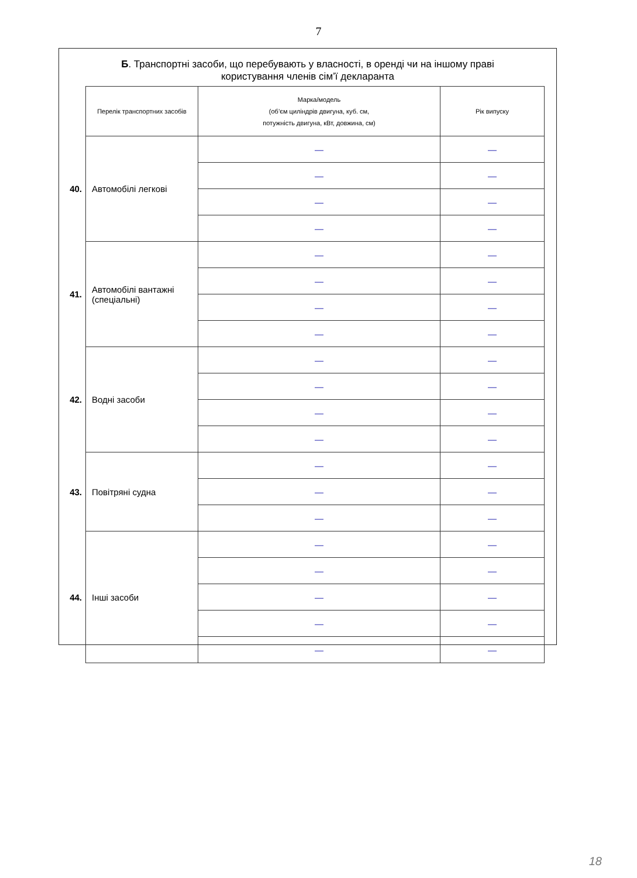7
Б. Транспортні засоби, що перебувають у власності, в оренді чи на іншому праві користування членів сім’ї декларанта
| | Перелік транспортних засобів | Марка/модель (об’єм циліндрів двигуна, куб. см, потужність двигуна, кВт, довжина, см) | Рік випуску |
| 40. | Автомобілі легкові | — | — |
| | | — | — |
| | | — | — |
| | | — | — |
| 41. | Автомобілі вантажні (спеціальні) | — | — |
| | | — | — |
| | | — | — |
| | | — | — |
| 42. | Водні засоби | — | — |
| | | — | — |
| | | — | — |
| | | — | — |
| 43. | Повітряні судна | — | — |
| | | — | — |
| | | — | — |
| 44. | Інші засоби | — | — |
| | | — | — |
| | | — | — |
| | | — | — |
| | | — | — |
18